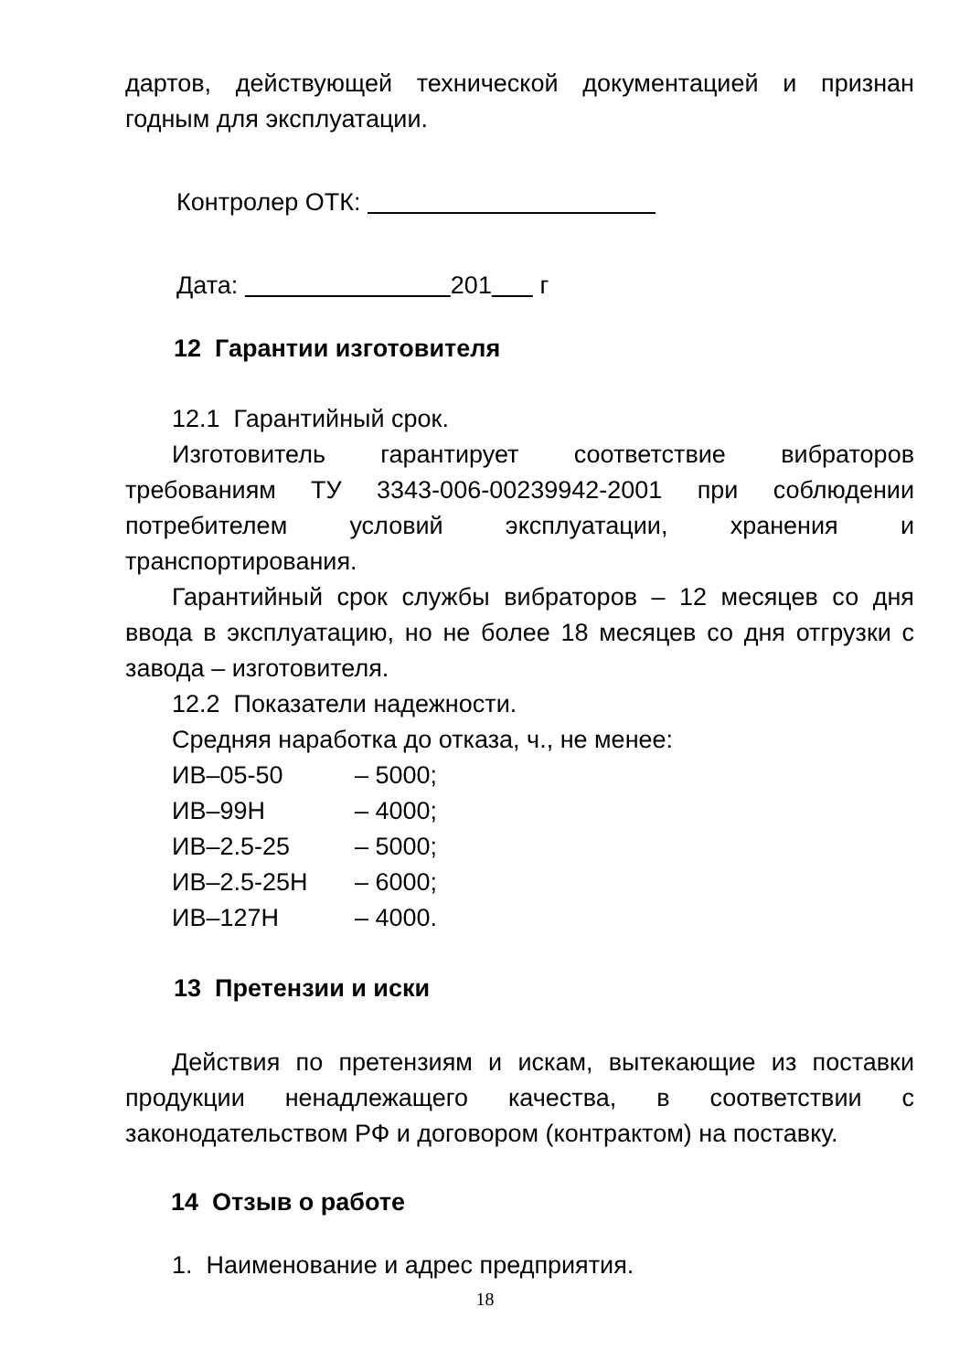дартов, действующей технической документацией и признан годным для эксплуатации.
Контролер ОТК:
Дата: 201 г
12 Гарантии изготовителя
12.1 Гарантийный срок.
Изготовитель гарантирует соответствие вибраторов требованиям ТУ 3343-006-00239942-2001 при соблюдении потребителем условий эксплуатации, хранения и транспортирования.
Гарантийный срок службы вибраторов – 12 месяцев со дня ввода в эксплуатацию, но не более 18 месяцев со дня отгрузки с завода – изготовителя.
12.2 Показатели надежности.
Средняя наработка до отказа, ч., не менее:
| ИВ–05-50 | – 5000; |
| ИВ–99Н | – 4000; |
| ИВ–2.5-25 | – 5000; |
| ИВ–2.5-25Н | – 6000; |
| ИВ–127Н | – 4000. |
13 Претензии и иски
Действия по претензиям и искам, вытекающие из поставки продукции ненадлежащего качества, в соответствии с законодательством РФ и договором (контрактом) на поставку.
14 Отзыв о работе
1. Наименование и адрес предприятия.
18